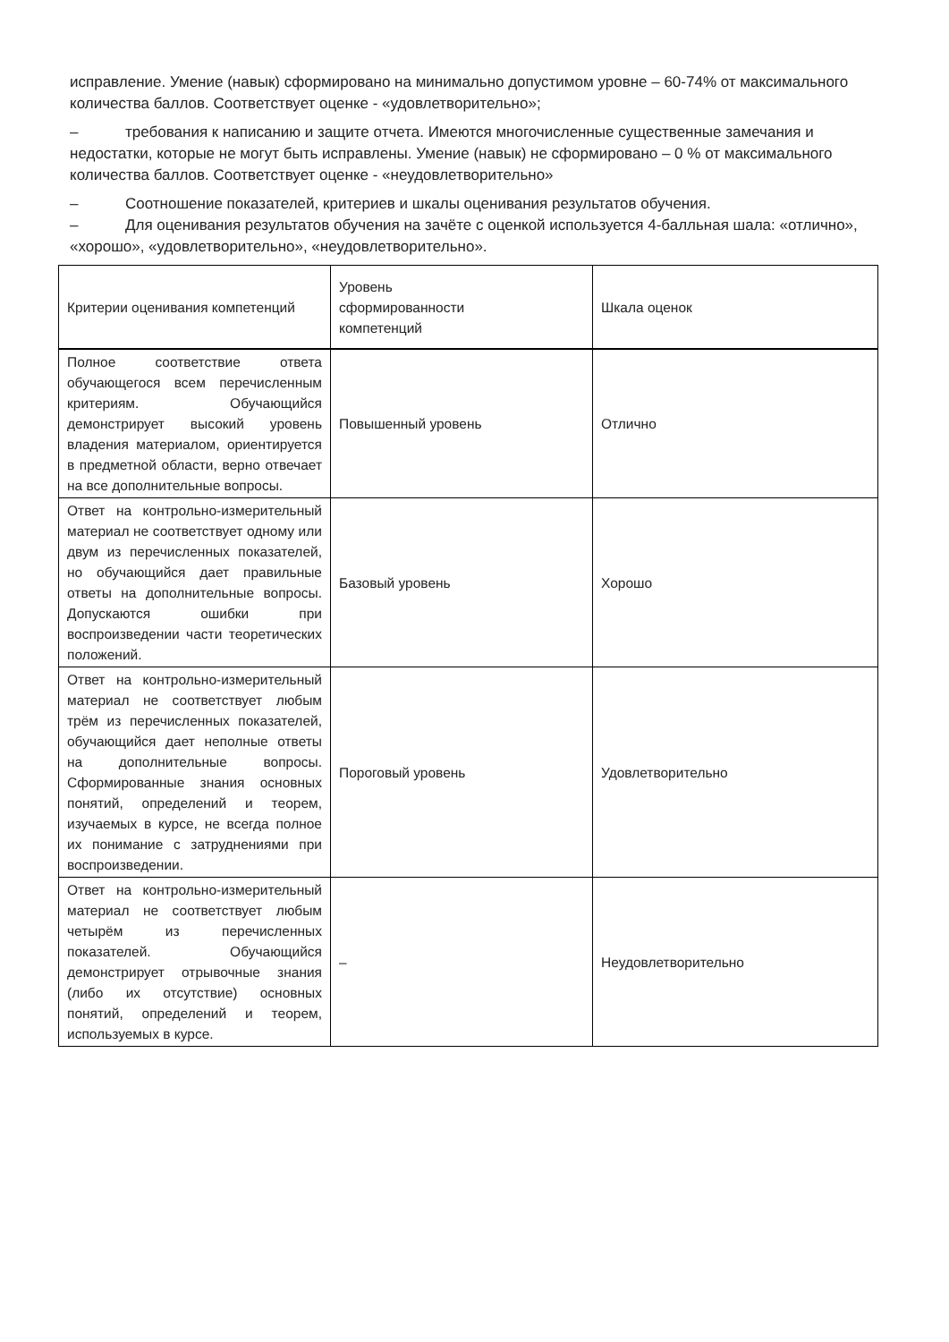исправление. Умение (навык) сформировано на минимально допустимом уровне – 60-74% от максимального количества баллов. Соответствует оценке - «удовлетворительно»;
– требования к написанию и защите отчета. Имеются многочисленные существенные замечания и недостатки, которые не могут быть исправлены. Умение (навык) не сформировано – 0 % от максимального количества баллов. Соответствует оценке - «неудовлетворительно»
– Соотношение показателей, критериев и шкалы оценивания результатов обучения.
– Для оценивания результатов обучения на зачёте с оценкой используется 4-балльная шала: «отлично», «хорошо», «удовлетворительно», «неудовлетворительно».
| Критерии оценивания компетенций | Уровень сформированности компетенций | Шкала оценок |
| Полное соответствие ответа обучающегося всем перечисленным критериям. Обучающийся демонстрирует высокий уровень владения материалом, ориентируется в предметной области, верно отвечает на все дополнительные вопросы. | Повышенный уровень | Отлично |
| Ответ на контрольно-измерительный материал не соответствует одному или двум из перечисленных показателей, но обучающийся дает правильные ответы на дополнительные вопросы. Допускаются ошибки при воспроизведении части теоретических положений. | Базовый уровень | Хорошо |
| Ответ на контрольно-измерительный материал не соответствует любым трём из перечисленных показателей, обучающийся дает неполные ответы на дополнительные вопросы. Сформированные знания основных понятий, определений и теорем, изучаемых в курсе, не всегда полное их понимание с затруднениями при воспроизведении. | Пороговый уровень | Удовлетворительно |
| Ответ на контрольно-измерительный материал не соответствует любым четырём из перечисленных показателей. Обучающийся демонстрирует отрывочные знания (либо их отсутствие) основных понятий, определений и теорем, используемых в курсе. | – | Неудовлетворительно |